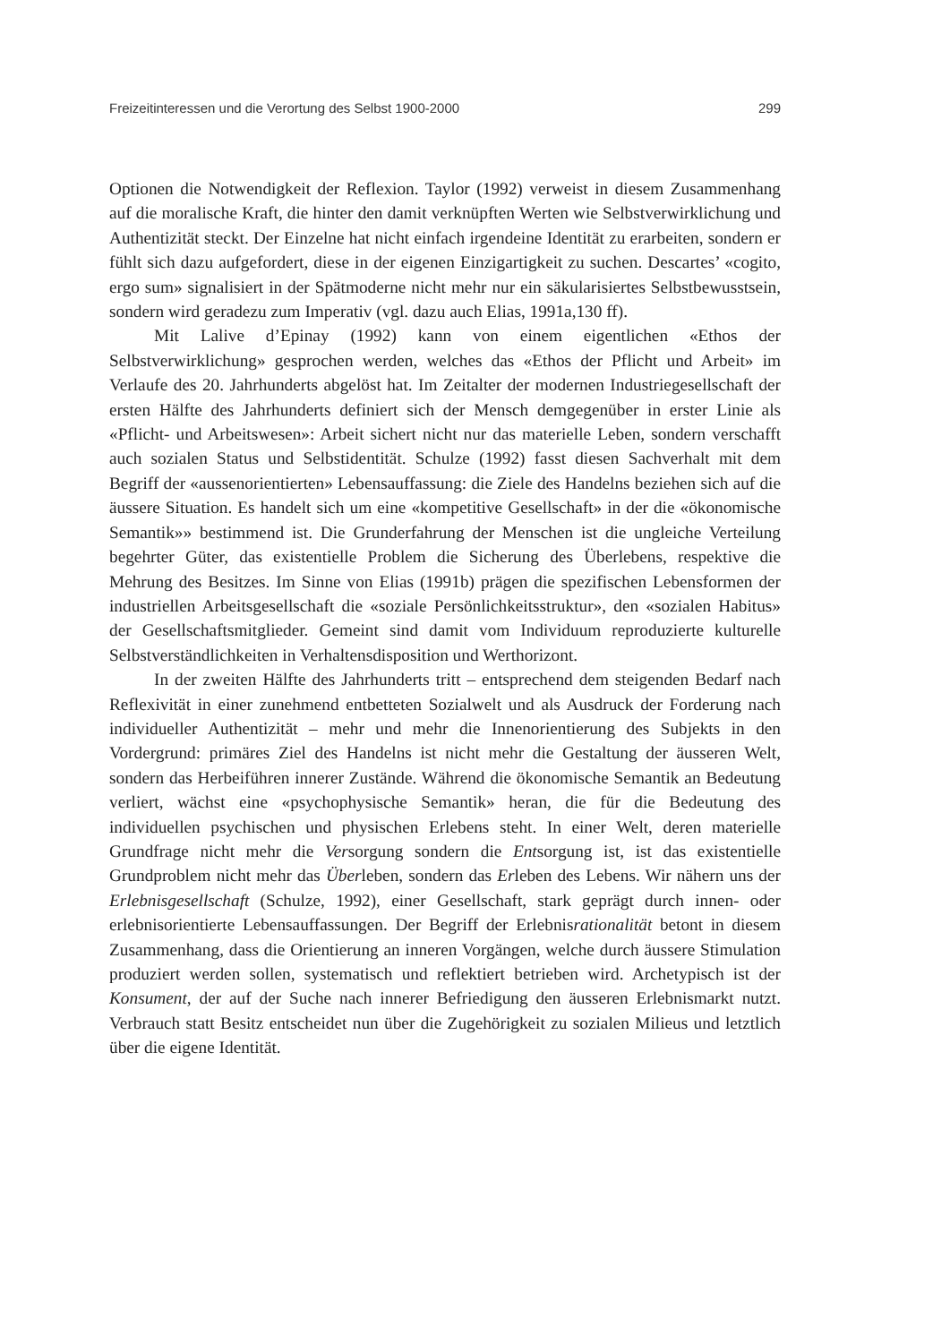Freizeitinteressen und die Verortung des Selbst 1900-2000 299
Optionen die Notwendigkeit der Reflexion. Taylor (1992) verweist in diesem Zusammenhang auf die moralische Kraft, die hinter den damit verknüpften Werten wie Selbstverwirklichung und Authentizität steckt. Der Einzelne hat nicht einfach irgendeine Identität zu erarbeiten, sondern er fühlt sich dazu aufgefordert, diese in der eigenen Einzigartigkeit zu suchen. Descartes’ «cogito, ergo sum» signalisiert in der Spätmoderne nicht mehr nur ein säkularisiertes Selbstbewusstsein, sondern wird geradezu zum Imperativ (vgl. dazu auch Elias, 1991a,130 ff).
Mit Lalive d’Epinay (1992) kann von einem eigentlichen «Ethos der Selbstverwirklichung» gesprochen werden, welches das «Ethos der Pflicht und Arbeit» im Verlaufe des 20. Jahrhunderts abgelöst hat. Im Zeitalter der modernen Industriegesellschaft der ersten Hälfte des Jahrhunderts definiert sich der Mensch demgegenüber in erster Linie als «Pflicht- und Arbeitswesen»: Arbeit sichert nicht nur das materielle Leben, sondern verschafft auch sozialen Status und Selbstidentität. Schulze (1992) fasst diesen Sachverhalt mit dem Begriff der «aussenorientierten» Lebensauffassung: die Ziele des Handelns beziehen sich auf die äussere Situation. Es handelt sich um eine «kompetitive Gesellschaft» in der die «ökonomische Semantik»» bestimmend ist. Die Grunderfahrung der Menschen ist die ungleiche Verteilung begehrter Güter, das existentielle Problem die Sicherung des Überlebens, respektive die Mehrung des Besitzes. Im Sinne von Elias (1991b) prägen die spezifischen Lebensformen der industriellen Arbeitsgesellschaft die «soziale Persönlichkeitsstruktur», den «sozialen Habitus» der Gesellschaftsmitglieder. Gemeint sind damit vom Individuum reproduzierte kulturelle Selbstverständlichkeiten in Verhaltensdisposition und Werthorizont.
In der zweiten Hälfte des Jahrhunderts tritt – entsprechend dem steigenden Bedarf nach Reflexivität in einer zunehmend entbetteten Sozialwelt und als Ausdruck der Forderung nach individueller Authentizität – mehr und mehr die Innenorientierung des Subjekts in den Vordergrund: primäres Ziel des Handelns ist nicht mehr die Gestaltung der äusseren Welt, sondern das Herbeiführen innerer Zustände. Während die ökonomische Semantik an Bedeutung verliert, wächst eine «psychophysische Semantik» heran, die für die Bedeutung des individuellen psychischen und physischen Erlebens steht. In einer Welt, deren materielle Grundfrage nicht mehr die Versorgung sondern die Entsorgung ist, ist das existentielle Grundproblem nicht mehr das Überleben, sondern das Erleben des Lebens. Wir nähern uns der Erlebnisgesellschaft (Schulze, 1992), einer Gesellschaft, stark geprägt durch innen- oder erlebnisorientierte Lebensauffassungen. Der Begriff der Erlebnisrationalität betont in diesem Zusammenhang, dass die Orientierung an inneren Vorgängen, welche durch äussere Stimulation produziert werden sollen, systematisch und reflektiert betrieben wird. Archetypisch ist der Konsument, der auf der Suche nach innerer Befriedigung den äusseren Erlebnismarkt nutzt. Verbrauch statt Besitz entscheidet nun über die Zugehörigkeit zu sozialen Milieus und letztlich über die eigene Identität.